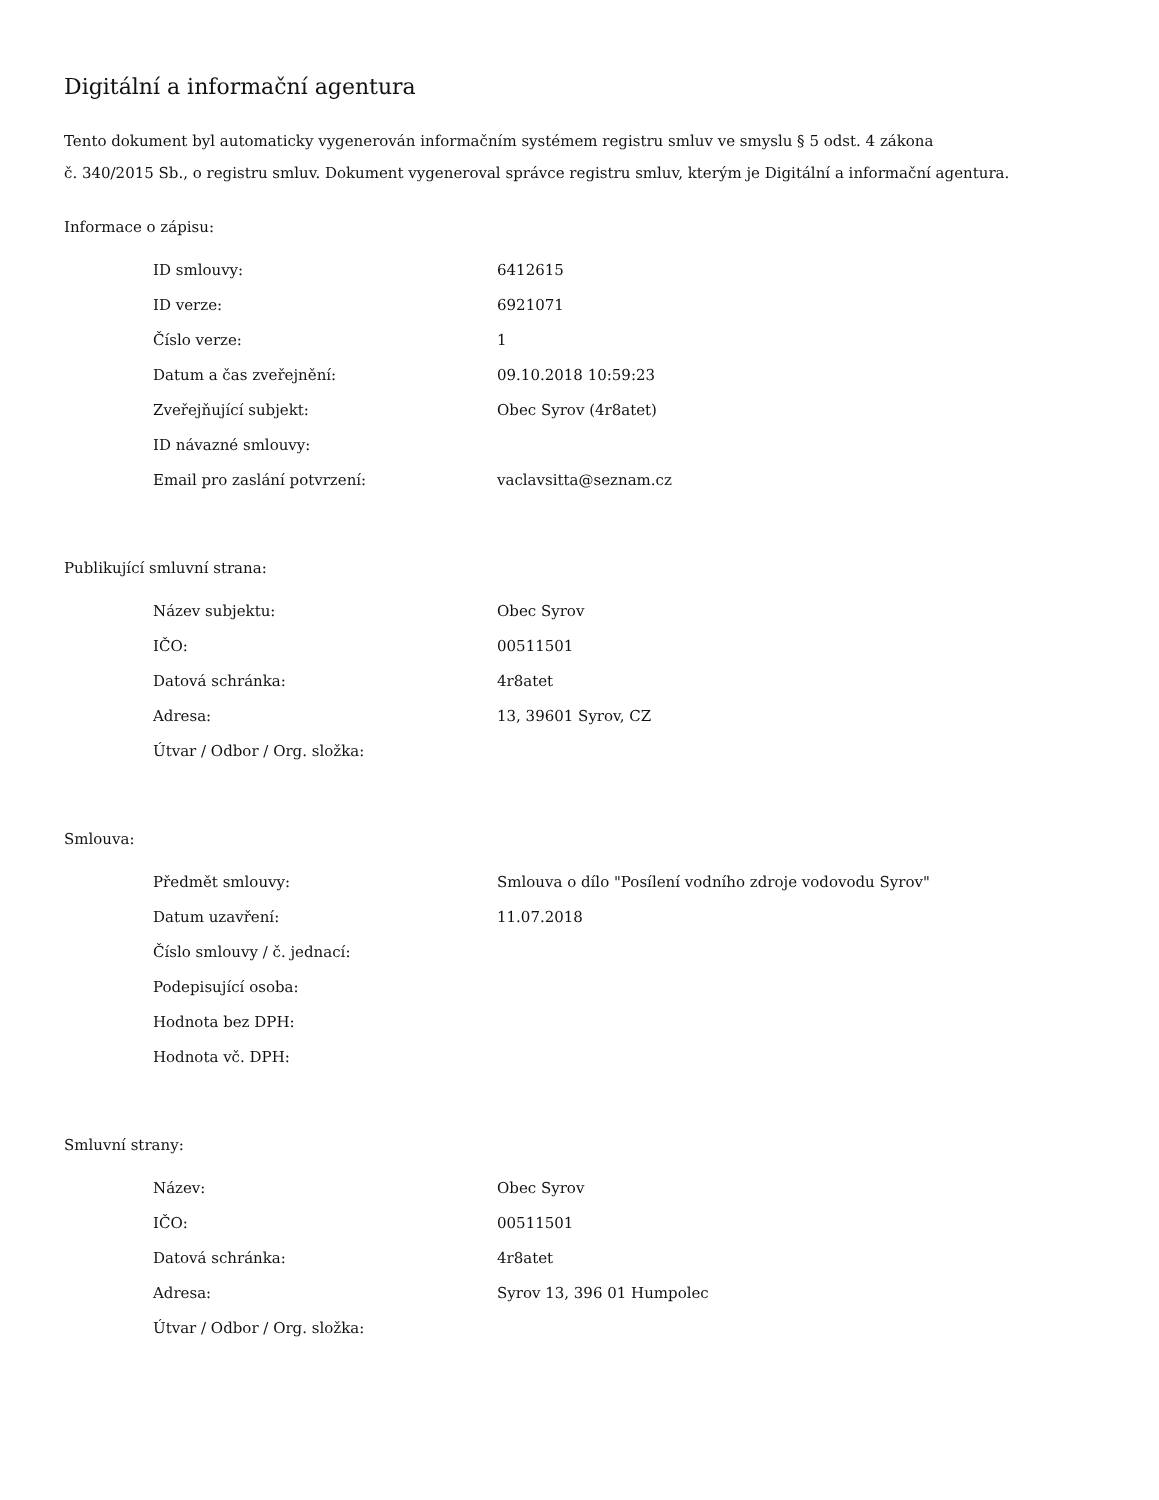Digitální a informační agentura
Tento dokument byl automaticky vygenerován informačním systémem registru smluv ve smyslu § 5 odst. 4 zákona
č. 340/2015 Sb., o registru smluv. Dokument vygeneroval správce registru smluv, kterým je Digitální a informační agentura.
Informace o zápisu:
| ID smlouvy: | 6412615 |
| ID verze: | 6921071 |
| Číslo verze: | 1 |
| Datum a čas zveřejnění: | 09.10.2018 10:59:23 |
| Zveřejňující subjekt: | Obec Syrov (4r8atet) |
| ID návazné smlouvy: | |
| Email pro zaslání potvrzení: | vaclavsitta@seznam.cz |
Publikující smluvní strana:
| Název subjektu: | Obec Syrov |
| IČO: | 00511501 |
| Datová schránka: | 4r8atet |
| Adresa: | 13, 39601 Syrov, CZ |
| Útvar / Odbor / Org. složka: | |
Smlouva:
| Předmět smlouvy: | Smlouva o dílo "Posílení vodního zdroje vodovodu Syrov" |
| Datum uzavření: | 11.07.2018 |
| Číslo smlouvy / č. jednací: | |
| Podepisující osoba: | |
| Hodnota bez DPH: | |
| Hodnota vč. DPH: | |
Smluvní strany:
| Název: | Obec Syrov |
| IČO: | 00511501 |
| Datová schránka: | 4r8atet |
| Adresa: | Syrov 13, 396 01 Humpolec |
| Útvar / Odbor / Org. složka: | |